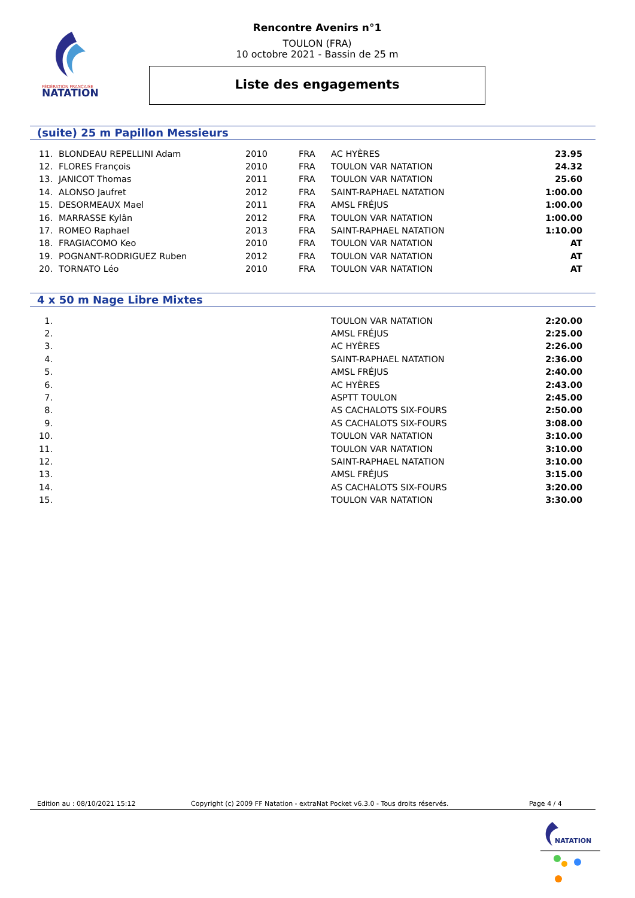FÉDÉRATION FRANÇAISE
NATATION
Rencontre Avenirs n°1
TOULON (FRA)
10 octobre 2021 - Bassin de 25 m
Liste des engagements
(suite) 25 m Papillon Messieurs
| 11. | BLONDEAU REPELLINI Adam | 2010 | FRA | AC HYÈRES | 23.95 |
| 12. | FLORES François | 2010 | FRA | TOULON VAR NATATION | 24.32 |
| 13. | JANICOT Thomas | 2011 | FRA | TOULON VAR NATATION | 25.60 |
| 14. | ALONSO Jaufret | 2012 | FRA | SAINT-RAPHAEL NATATION | 1:00.00 |
| 15. | DESORMEAUX Mael | 2011 | FRA | AMSL FRÉJUS | 1:00.00 |
| 16. | MARRASSE Kylân | 2012 | FRA | TOULON VAR NATATION | 1:00.00 |
| 17. | ROMEO Raphael | 2013 | FRA | SAINT-RAPHAEL NATATION | 1:10.00 |
| 18. | FRAGIACOMO Keo | 2010 | FRA | TOULON VAR NATATION | AT |
| 19. | POGNANT-RODRIGUEZ Ruben | 2012 | FRA | TOULON VAR NATATION | AT |
| 20. | TORNATO Léo | 2010 | FRA | TOULON VAR NATATION | AT |
4 x 50 m Nage Libre Mixtes
| 1. | | | | TOULON VAR NATATION | 2:20.00 |
| 2. | | | | AMSL FRÉJUS | 2:25.00 |
| 3. | | | | AC HYÈRES | 2:26.00 |
| 4. | | | | SAINT-RAPHAEL NATATION | 2:36.00 |
| 5. | | | | AMSL FRÉJUS | 2:40.00 |
| 6. | | | | AC HYÈRES | 2:43.00 |
| 7. | | | | ASPTT TOULON | 2:45.00 |
| 8. | | | | AS CACHALOTS SIX-FOURS | 2:50.00 |
| 9. | | | | AS CACHALOTS SIX-FOURS | 3:08.00 |
| 10. | | | | TOULON VAR NATATION | 3:10.00 |
| 11. | | | | TOULON VAR NATATION | 3:10.00 |
| 12. | | | | SAINT-RAPHAEL NATATION | 3:10.00 |
| 13. | | | | AMSL FRÉJUS | 3:15.00 |
| 14. | | | | AS CACHALOTS SIX-FOURS | 3:20.00 |
| 15. | | | | TOULON VAR NATATION | 3:30.00 |
Edition au : 08/10/2021 15:12 Copyright (c) 2009 FF Natation - extraNat Pocket v6.3.0 - Tous droits réservés. Page 4 / 4
NATATION